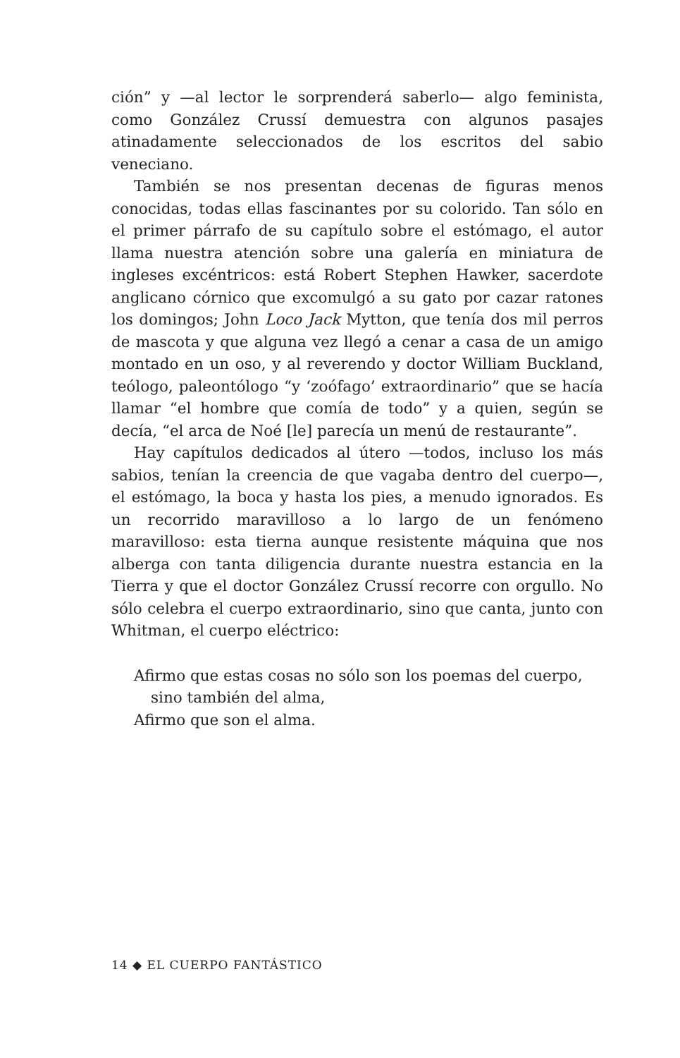ción” y —al lector le sorprenderá saberlo— algo feminista, como González Crussí demuestra con algunos pasajes atinadamente seleccionados de los escritos del sabio veneciano.
También se nos presentan decenas de figuras menos conocidas, todas ellas fascinantes por su colorido. Tan sólo en el primer párrafo de su capítulo sobre el estómago, el autor llama nuestra atención sobre una galería en miniatura de ingleses excéntricos: está Robert Stephen Hawker, sacerdote anglicano córnico que excomulgó a su gato por cazar ratones los domingos; John Loco Jack Mytton, que tenía dos mil perros de mascota y que alguna vez llegó a cenar a casa de un amigo montado en un oso, y al reverendo y doctor William Buckland, teólogo, paleontólogo “y ‘zoófago’ extraordinario” que se hacía llamar “el hombre que comía de todo” y a quien, según se decía, “el arca de Noé [le] parecía un menú de restaurante”.
Hay capítulos dedicados al útero —todos, incluso los más sabios, tenían la creencia de que vagaba dentro del cuerpo—, el estómago, la boca y hasta los pies, a menudo ignorados. Es un recorrido maravilloso a lo largo de un fenómeno maravilloso: esta tierna aunque resistente máquina que nos alberga con tanta diligencia durante nuestra estancia en la Tierra y que el doctor González Crussí recorre con orgullo. No sólo celebra el cuerpo extraordinario, sino que canta, junto con Whitman, el cuerpo eléctrico:
Afirmo que estas cosas no sólo son los poemas del cuerpo,
sino también del alma,
Afirmo que son el alma.
14 ◆ EL CUERPO FANTÁSTICO